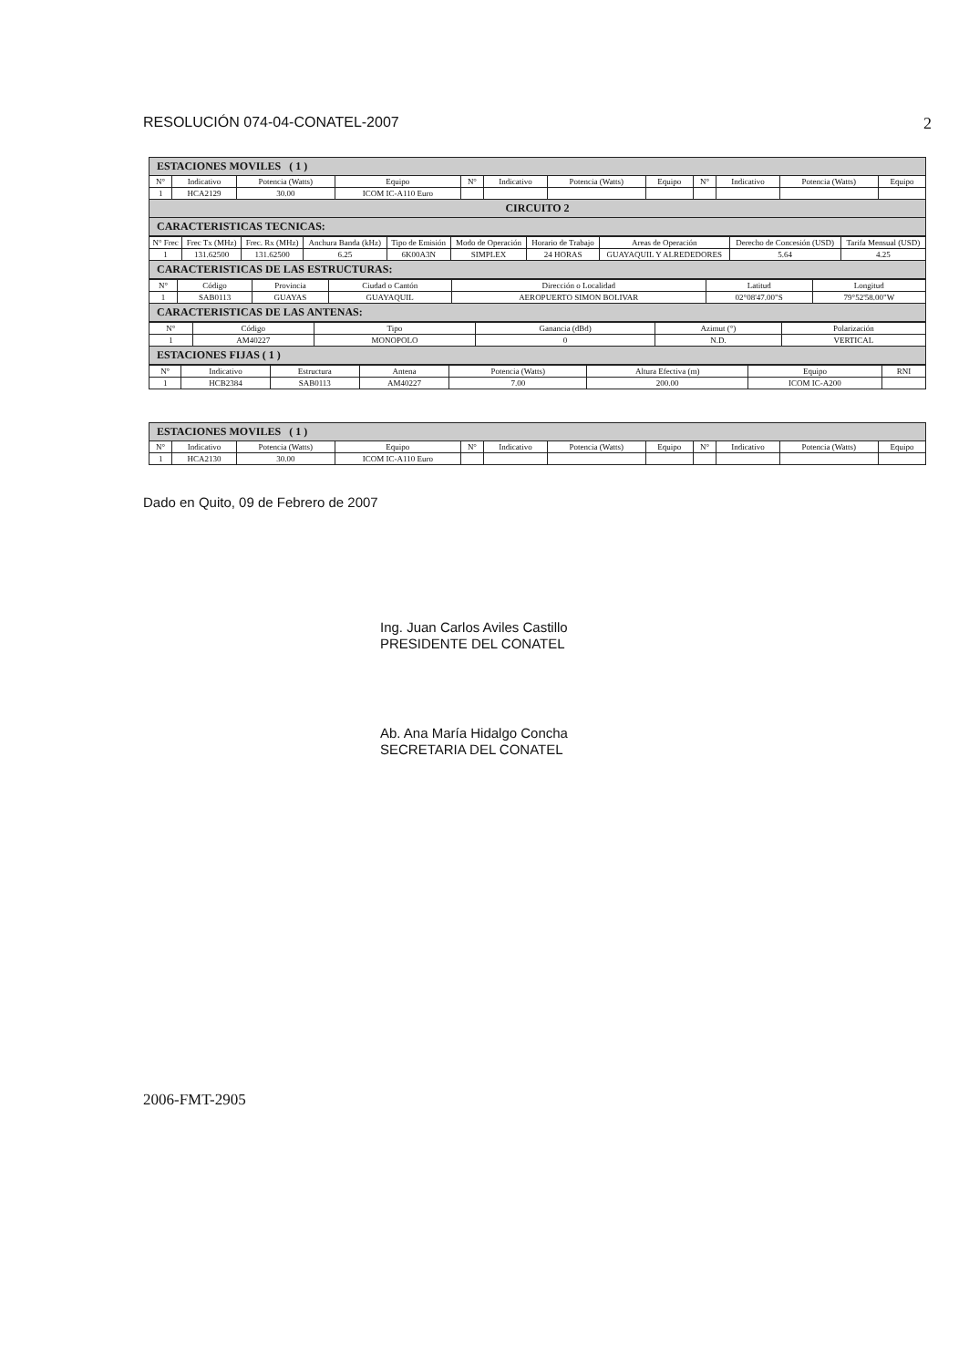RESOLUCIÓN 074-04-CONATEL-2007 2
| ESTACIONES MOVILES ( 1 ) | | | | | | | | | | | |
| N° | Indicativo | Potencia (Watts) | Equipo | N° | Indicativo | Potencia (Watts) | Equipo | N° | Indicativo | Potencia (Watts) | Equipo |
| 1 | HCA2129 | 30.00 | ICOM IC-A110 Euro | | | | | | | | |
| CIRCUITO 2 | | | | | | | | | | | |
| CARACTERISTICAS TECNICAS: | | | | | | | | | | | |
| N° Frec | Frec Tx (MHz) | Frec. Rx (MHz) | Anchura Banda (kHz) | Tipo de Emisión | Modo de Operación | Horario de Trabajo | Areas de Operación | Derecho de Concesión (USD) | Tarifa Mensual (USD) |
| --- | --- | --- | --- | --- | --- | --- | --- | --- | --- |
| 1 | 131.62500 | 131.62500 | 6.25 | 6K00A3N | SIMPLEX | 24 HORAS | GUAYAQUIL Y ALREDEDORES | 5.64 | 4.25 |
| CARACTERISTICAS DE LAS ESTRUCTURAS: | | | | | | | | | |
| N° | Código | Provincia | Ciudad o Cantón | Dirección o Localidad | Latitud | Longitud |
| --- | --- | --- | --- | --- | --- | --- |
| 1 | SAB0113 | GUAYAS | GUAYAQUIL | AEROPUERTO SIMON BOLIVAR | 02°08'47.00"S | 79°52'58.00"W |
| CARACTERISTICAS DE LAS ANTENAS: | | | | | | |
| N° | Código | Tipo | Ganancia (dBd) | Azimut (°) | Polarización |
| --- | --- | --- | --- | --- | --- |
| 1 | AM40227 | MONOPOLO | 0 | N.D. | VERTICAL |
| ESTACIONES FIJAS ( 1 ) | | | | | |
| N° | Indicativo | Estructura | Antena | Potencia (Watts) | Altura Efectiva (m) | Equipo | RNI |
| --- | --- | --- | --- | --- | --- | --- | --- |
| 1 | HCB2384 | SAB0113 | AM40227 | 7.00 | 200.00 | ICOM IC-A200 | |
| ESTACIONES MOVILES ( 1 ) | | | | | | | | | | | |
| N° | Indicativo | Potencia (Watts) | Equipo | N° | Indicativo | Potencia (Watts) | Equipo | N° | Indicativo | Potencia (Watts) | Equipo |
| 1 | HCA2130 | 30.00 | ICOM IC-A110 Euro | | | | | | | | |
Dado en Quito, 09 de Febrero de 2007
Ing. Juan Carlos Aviles Castillo
PRESIDENTE DEL CONATEL
Ab. Ana María Hidalgo Concha
SECRETARIA DEL CONATEL
2006-FMT-2905